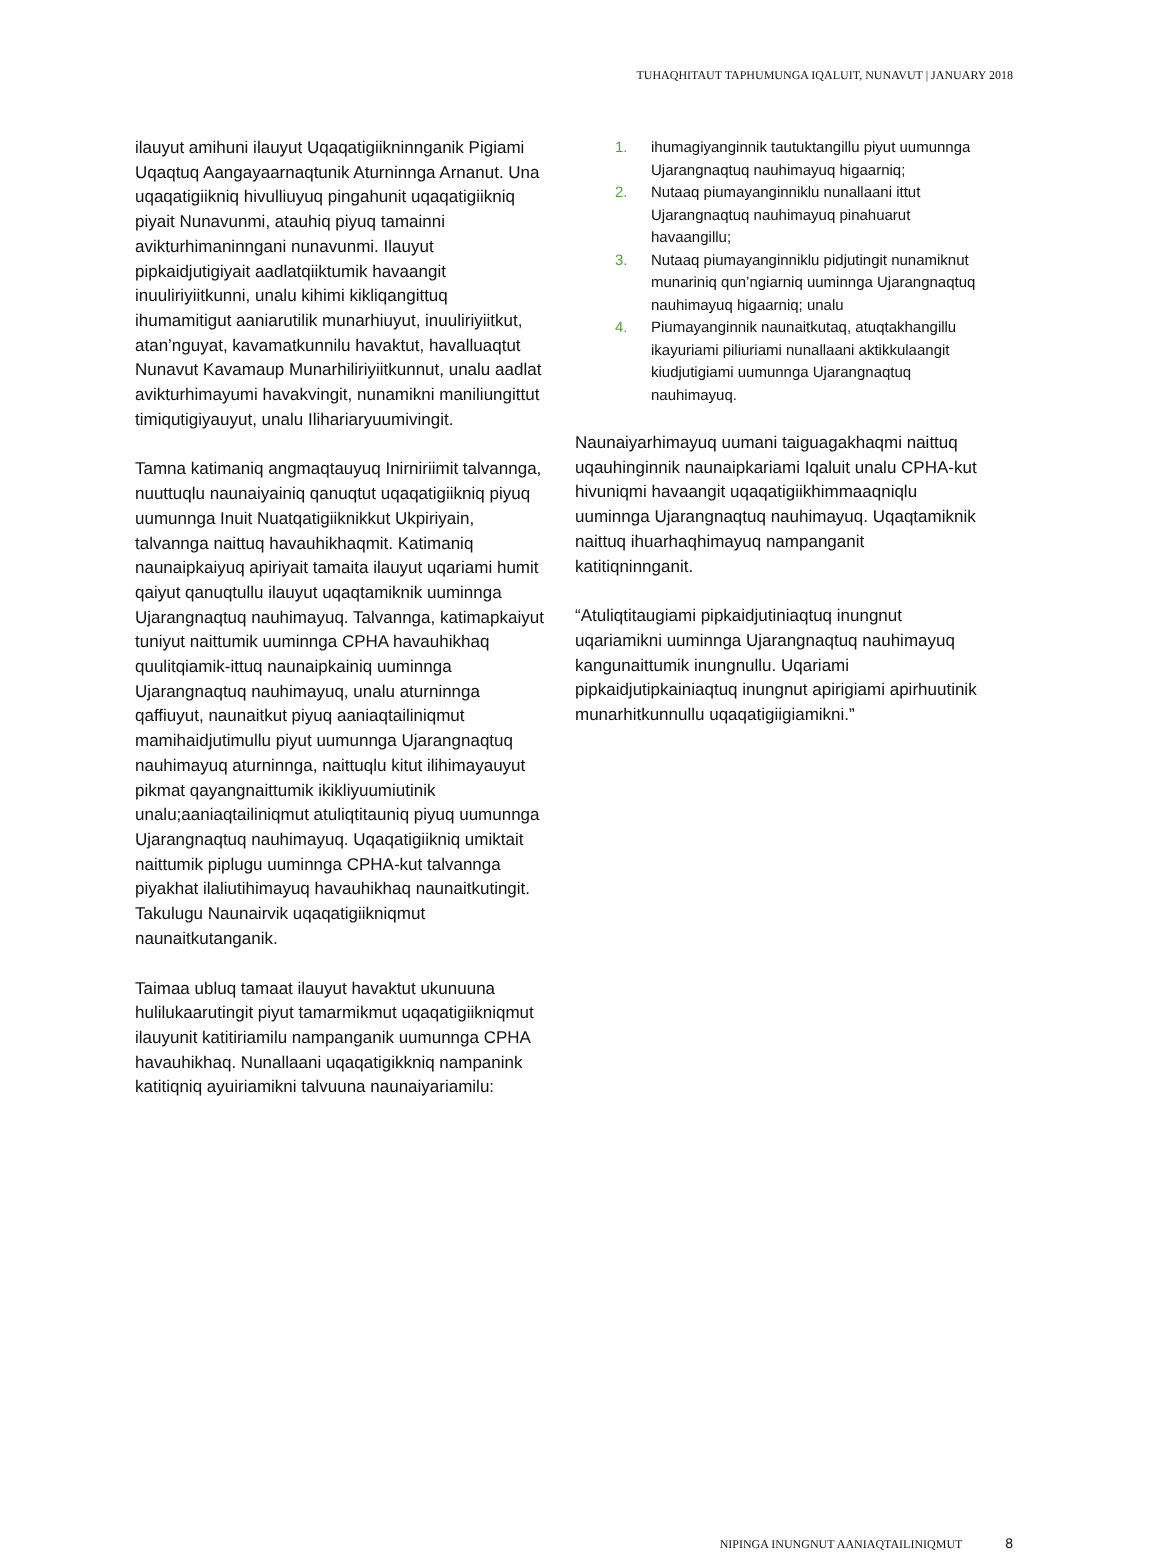TUHAQHITAUT TAPHUMUNGA IQALUIT, NUNAVUT | JANUARY 2018
ilauyut amihuni ilauyut Uqaqatigiikninnganik Pigiami Uqaqtuq Aangayaarnaqtunik Aturninnga Arnanut. Una uqaqatigiikniq hivulliuyuq pingahunit uqaqatigiikniq piyait Nunavunmi, atauhiq piyuq tamainni avikturhimaninngani nunavunmi. Ilauyut pipkaidjutigiyait aadlatqiiktumik havaangit inuuliriyiitkunni, unalu kihimi kikliqangittuq ihumamitigut aaniarutilik munarhiuyut, inuuliriyiitkut, atan’nguyat, kavamatkunnilu havaktut, havalluaqtut Nunavut Kavamaup Munarhiliriyiitkunnut, unalu aadlat avikturhimayumi havakvingit, nunamikni maniliungittut timiqutigiyauyut, unalu Ilihariaryuumivingit.
Tamna katimaniq angmaqtauyuq Inirniriimit talvannga, nuuttuqlu naunaiyainiq qanuqtut uqaqatigiikniq piyuq uumunnga Inuit Nuatqatigiiknikkut Ukpiriyain, talvannga naittuq havauhikhaqmit. Katimaniq naunaipkaiyuq apiriyait tamaita ilauyut uqariami humit qaiyut qanuqtullu ilauyut uqaqtamiknik uuminnga Ujarangnaqtuq nauhimayuq. Talvannga, katimapkaiyut tuniyut naittumik uuminnga CPHA havauhikhaq quulitqiamik-ittuq naunaipkainiq uuminnga Ujarangnaqtuq nauhimayuq, unalu aturninnga qaffiuyut, naunaitkut piyuq aaniaqtailiniqmut mamihaidjutimullu piyut uumunnga Ujarangnaqtuq nauhimayuq aturninnga, naittuqlu kitut ilihimayauyut pikmat qayangnaittumik ikikliyuumiutinik unalu;aaniaqtailiniqmut atuliqtitauniq piyuq uumunnga Ujarangnaqtuq nauhimayuq. Uqaqatigiikniq umiktait naittumik piplugu uuminnga CPHA-kut talvannga piyakhat ilaliutihimayuq havauhikhaq naunaitkutingit. Takulugu Naunairvik uqaqatigiikniqmut naunaitkutanganik.
Taimaa ubluq tamaat ilauyut havaktut ukunuuna hulilukaarutingit piyut tamarmikmut uqaqatigiikniqmut ilauyunit katitiriamilu nampanganik uumunnga CPHA havauhikhaq. Nunallaani uqaqatigikkniq nampanink katitiqniq ayuiriamikni talvuuna naunaiyariamilu:
1. ihumagiyanginnik tautuktangillu piyut uumunnga Ujarangnaqtuq nauhimayuq higaarniq;
2. Nutaaq piumayanginniklu nunallaani ittut Ujarangnaqtuq nauhimayuq pinahuarut havaangillu;
3. Nutaaq piumayanginniklu pidjutingit nunamiknut munariniq qun’ngiarniq uuminnga Ujarangnaqtuq nauhimayuq higaarniq; unalu
4. Piumayanginnik naunaitkutaq, atuqtakhangillu ikayuriami piliuriami nunallaani aktikkulaangit kiudjutigiami uumunnga Ujarangnaqtuq nauhimayuq.
Naunaiyarhimayuq uumani taiguagakhaqmi naittuq uqauhinginnik naunaipkariami Iqaluit unalu CPHA-kut hivuniqmi havaangit uqaqatigiikhimmaaqniqlu uuminnga Ujarangnaqtuq nauhimayuq. Uqaqtamiknik naittuq ihuarhaqhimayuq nampanganit katitiqninnganit.
“Atuliqtitaugiami pipkaidjutiniaqtuq inungnut uqariamikni uuminnga Ujarangnaqtuq nauhimayuq kangunaittumik inungnullu. Uqariami pipkaidjutipkainiaqtuq inungnut apirigiami apirhuutinik munarhitkunnullu uqaqatigiigiamikni.”
NIPINGA INUNGNUT AANIAQTAILINIQMUT 8